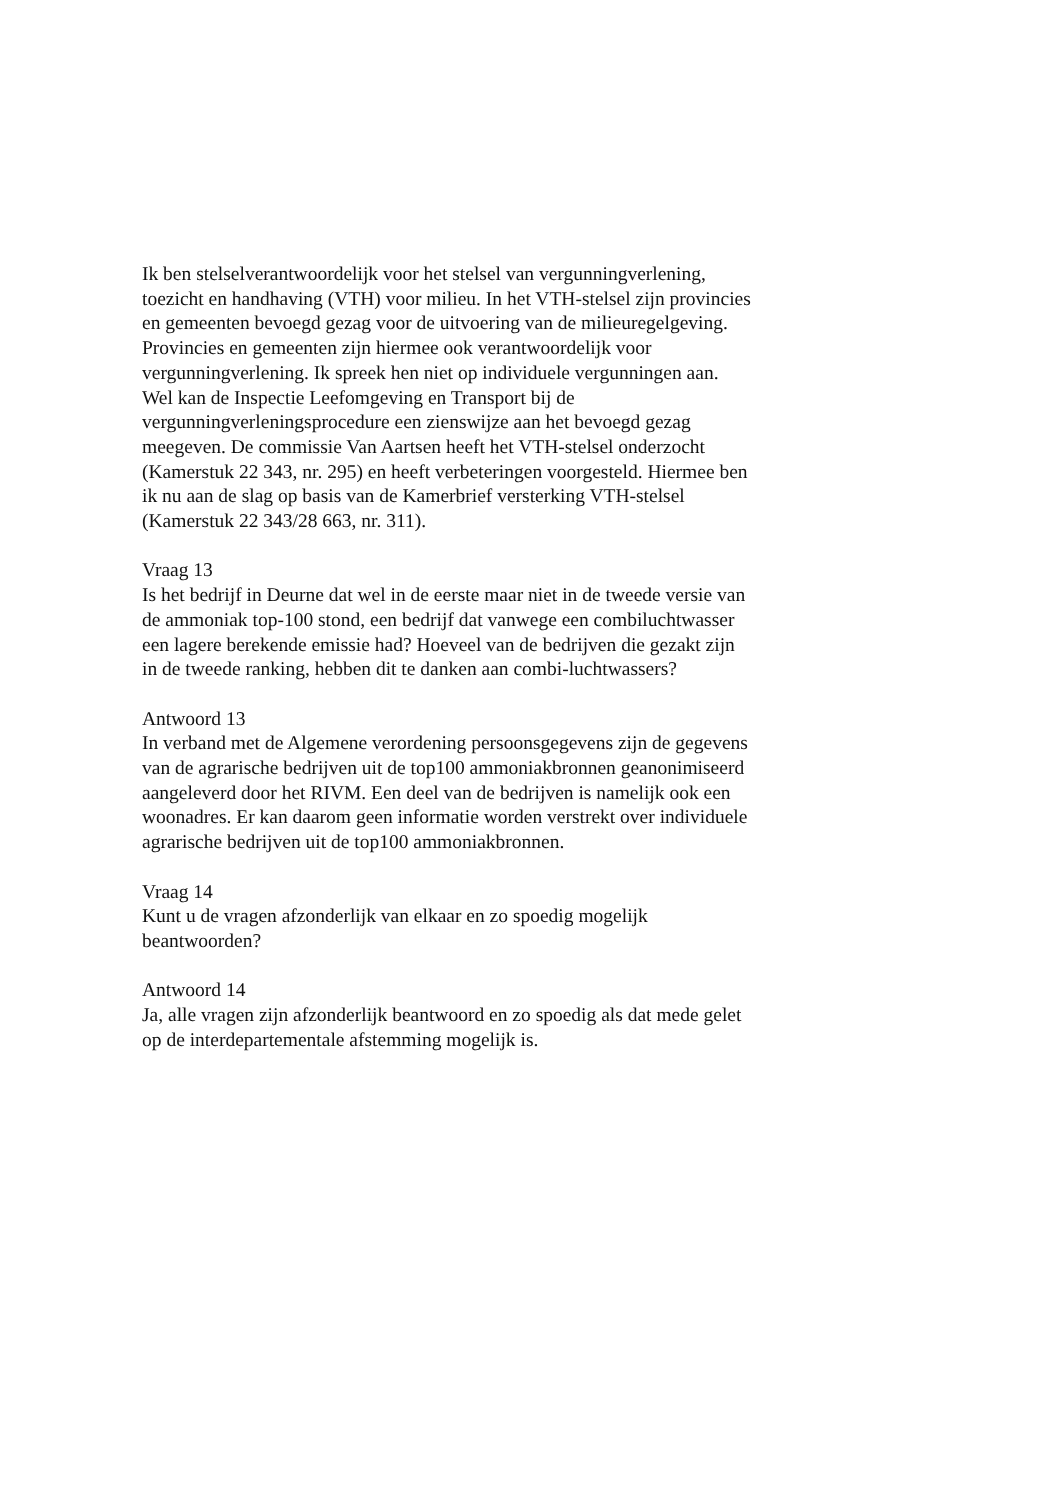Ik ben stelselverantwoordelijk voor het stelsel van vergunningverlening,
toezicht en handhaving (VTH) voor milieu. In het VTH-stelsel zijn provincies
en gemeenten bevoegd gezag voor de uitvoering van de milieuregelgeving.
Provincies en gemeenten zijn hiermee ook verantwoordelijk voor
vergunningverlening. Ik spreek hen niet op individuele vergunningen aan.
Wel kan de Inspectie Leefomgeving en Transport bij de
vergunningverleningsprocedure een zienswijze aan het bevoegd gezag
meegeven. De commissie Van Aartsen heeft het VTH-stelsel onderzocht
(Kamerstuk 22 343, nr. 295) en heeft verbeteringen voorgesteld. Hiermee ben
ik nu aan de slag op basis van de Kamerbrief versterking VTH-stelsel
(Kamerstuk 22 343/28 663, nr. 311).
Vraag 13
Is het bedrijf in Deurne dat wel in de eerste maar niet in de tweede versie van
de ammoniak top-100 stond, een bedrijf dat vanwege een combiluchtwasser
een lagere berekende emissie had? Hoeveel van de bedrijven die gezakt zijn
in de tweede ranking, hebben dit te danken aan combi-luchtwassers?
Antwoord 13
In verband met de Algemene verordening persoonsgegevens zijn de gegevens
van de agrarische bedrijven uit de top100 ammoniakbronnen geanonimiseerd
aangeleverd door het RIVM. Een deel van de bedrijven is namelijk ook een
woonadres. Er kan daarom geen informatie worden verstrekt over individuele
agrarische bedrijven uit de top100 ammoniakbronnen.
Vraag 14
Kunt u de vragen afzonderlijk van elkaar en zo spoedig mogelijk
beantwoorden?
Antwoord 14
Ja, alle vragen zijn afzonderlijk beantwoord en zo spoedig als dat mede gelet
op de interdepartementale afstemming mogelijk is.